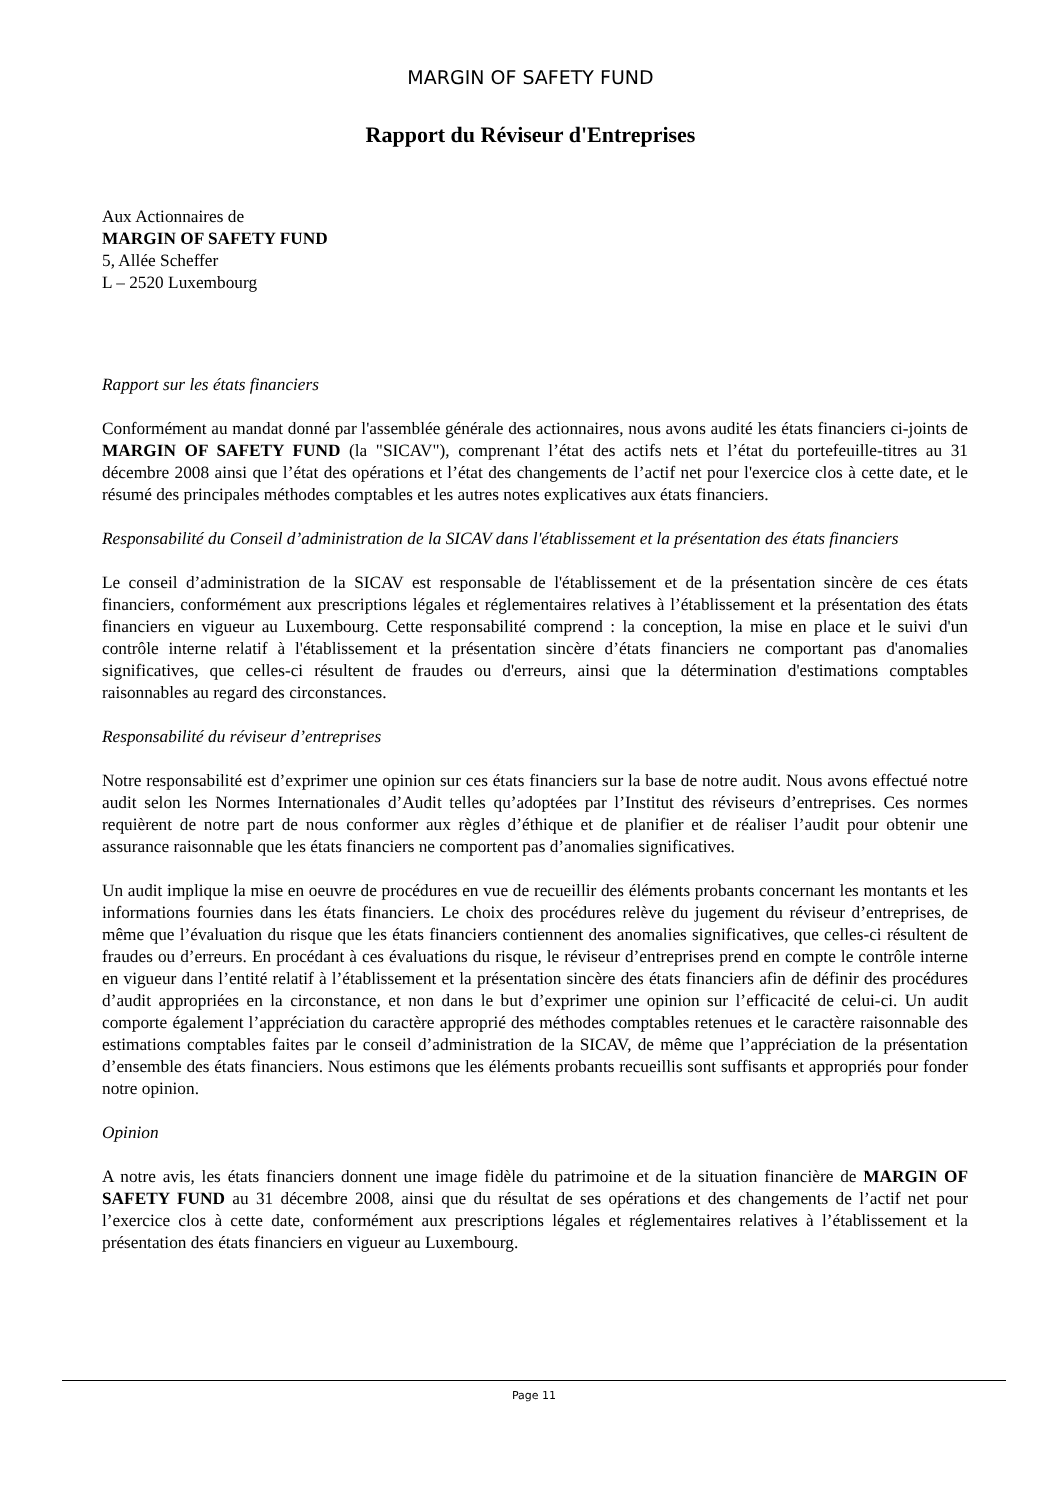MARGIN OF SAFETY FUND
Rapport du Réviseur d'Entreprises
Aux Actionnaires de
MARGIN OF SAFETY FUND
5, Allée Scheffer
L – 2520 Luxembourg
Rapport sur les états financiers
Conformément au mandat donné par l'assemblée générale des actionnaires, nous avons audité les états financiers ci-joints de MARGIN OF SAFETY FUND (la "SICAV"), comprenant l’état des actifs nets et l’état du portefeuille-titres au 31 décembre 2008 ainsi que l’état des opérations et l’état des changements de l’actif net pour l'exercice clos à cette date, et le résumé des principales méthodes comptables et les autres notes explicatives aux états financiers.
Responsabilité du Conseil d’administration de la SICAV dans l'établissement et la présentation des états financiers
Le conseil d’administration de la SICAV est responsable de l'établissement et de la présentation sincère de ces états financiers, conformément aux prescriptions légales et réglementaires relatives à l’établissement et la présentation des états financiers en vigueur au Luxembourg. Cette responsabilité comprend : la conception, la mise en place et le suivi d'un contrôle interne relatif à l'établissement et la présentation sincère d’états financiers ne comportant pas d'anomalies significatives, que celles-ci résultent de fraudes ou d'erreurs, ainsi que la détermination d'estimations comptables raisonnables au regard des circonstances.
Responsabilité du réviseur d’entreprises
Notre responsabilité est d’exprimer une opinion sur ces états financiers sur la base de notre audit. Nous avons effectué notre audit selon les Normes Internationales d’Audit telles qu’adoptées par l’Institut des réviseurs d’entreprises. Ces normes requièrent de notre part de nous conformer aux règles d’éthique et de planifier et de réaliser l’audit pour obtenir une assurance raisonnable que les états financiers ne comportent pas d’anomalies significatives.
Un audit implique la mise en oeuvre de procédures en vue de recueillir des éléments probants concernant les montants et les informations fournies dans les états financiers. Le choix des procédures relève du jugement du réviseur d’entreprises, de même que l’évaluation du risque que les états financiers contiennent des anomalies significatives, que celles-ci résultent de fraudes ou d’erreurs. En procédant à ces évaluations du risque, le réviseur d’entreprises prend en compte le contrôle interne en vigueur dans l’entité relatif à l’établissement et la présentation sincère des états financiers afin de définir des procédures d’audit appropriées en la circonstance, et non dans le but d’exprimer une opinion sur l’efficacité de celui-ci. Un audit comporte également l’appréciation du caractère approprié des méthodes comptables retenues et le caractère raisonnable des estimations comptables faites par le conseil d’administration de la SICAV, de même que l’appréciation de la présentation d’ensemble des états financiers. Nous estimons que les éléments probants recueillis sont suffisants et appropriés pour fonder notre opinion.
Opinion
A notre avis, les états financiers donnent une image fidèle du patrimoine et de la situation financière de MARGIN OF SAFETY FUND au 31 décembre 2008, ainsi que du résultat de ses opérations et des changements de l’actif net pour l’exercice clos à cette date, conformément aux prescriptions légales et réglementaires relatives à l’établissement et la présentation des états financiers en vigueur au Luxembourg.
Page 11